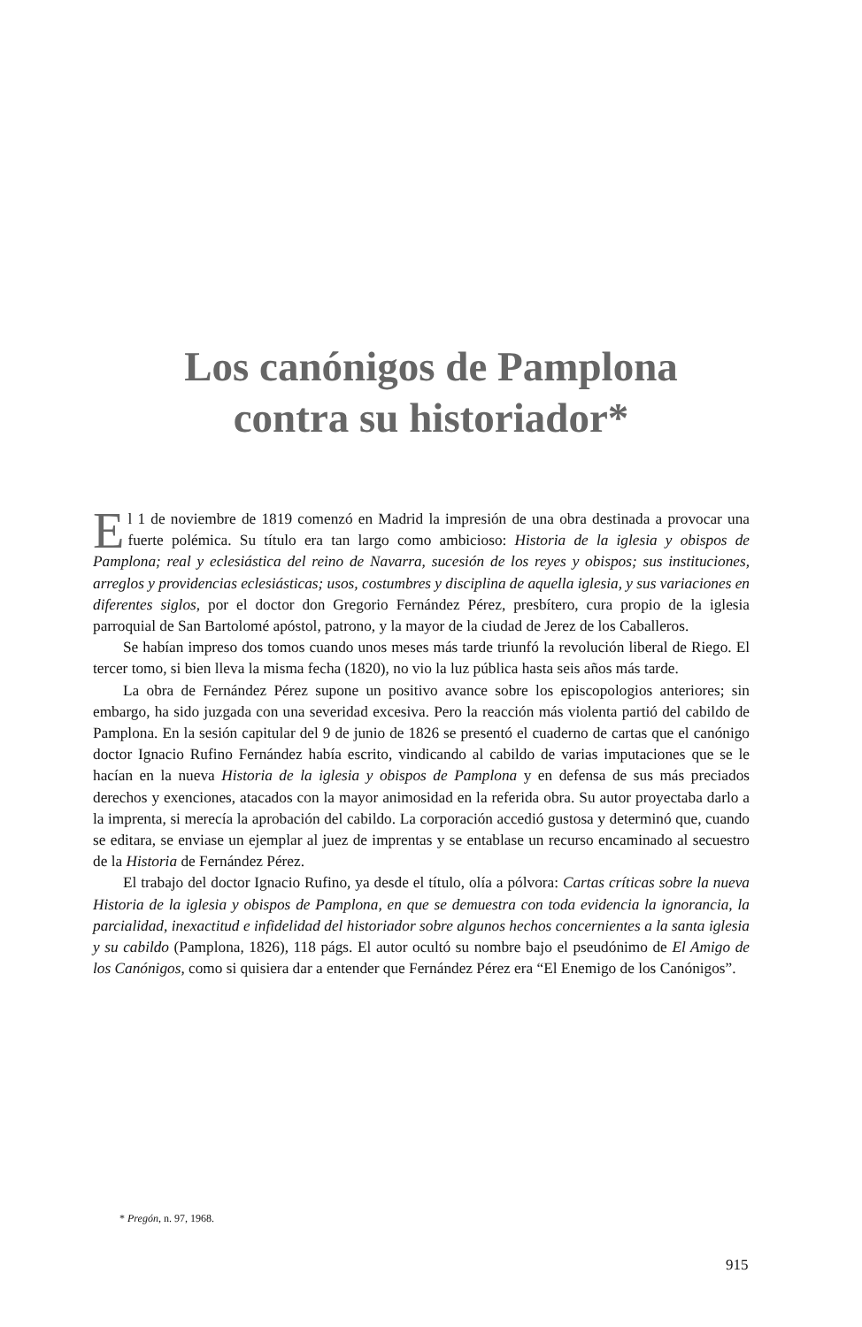Los canónigos de Pamplona
contra su historiador*
El 1 de noviembre de 1819 comenzó en Madrid la impresión de una obra destinada a provocar una fuerte polémica. Su título era tan largo como ambicioso: Historia de la iglesia y obispos de Pamplona; real y eclesiástica del reino de Navarra, sucesión de los reyes y obispos; sus instituciones, arreglos y providencias eclesiásticas; usos, costumbres y disciplina de aquella iglesia, y sus variaciones en diferentes siglos, por el doctor don Gregorio Fernández Pérez, presbítero, cura propio de la iglesia parroquial de San Bartolomé apóstol, patrono, y la mayor de la ciudad de Jerez de los Caballeros.
Se habían impreso dos tomos cuando unos meses más tarde triunfó la revolución liberal de Riego. El tercer tomo, si bien lleva la misma fecha (1820), no vio la luz pública hasta seis años más tarde.
La obra de Fernández Pérez supone un positivo avance sobre los episcopologios anteriores; sin embargo, ha sido juzgada con una severidad excesiva. Pero la reacción más violenta partió del cabildo de Pamplona. En la sesión capitular del 9 de junio de 1826 se presentó el cuaderno de cartas que el canónigo doctor Ignacio Rufino Fernández había escrito, vindicando al cabildo de varias imputaciones que se le hacían en la nueva Historia de la iglesia y obispos de Pamplona y en defensa de sus más preciados derechos y exenciones, atacados con la mayor animosidad en la referida obra. Su autor proyectaba darlo a la imprenta, si merecía la aprobación del cabildo. La corporación accedió gustosa y determinó que, cuando se editara, se enviase un ejemplar al juez de imprentas y se entablase un recurso encaminado al secuestro de la Historia de Fernández Pérez.
El trabajo del doctor Ignacio Rufino, ya desde el título, olía a pólvora: Cartas críticas sobre la nueva Historia de la iglesia y obispos de Pamplona, en que se demuestra con toda evidencia la ignorancia, la parcialidad, inexactitud e infidelidad del historiador sobre algunos hechos concernientes a la santa iglesia y su cabildo (Pamplona, 1826), 118 págs. El autor ocultó su nombre bajo el pseudónimo de El Amigo de los Canónigos, como si quisiera dar a entender que Fernández Pérez era “El Enemigo de los Canónigos”.
* Pregón, n. 97, 1968.
915